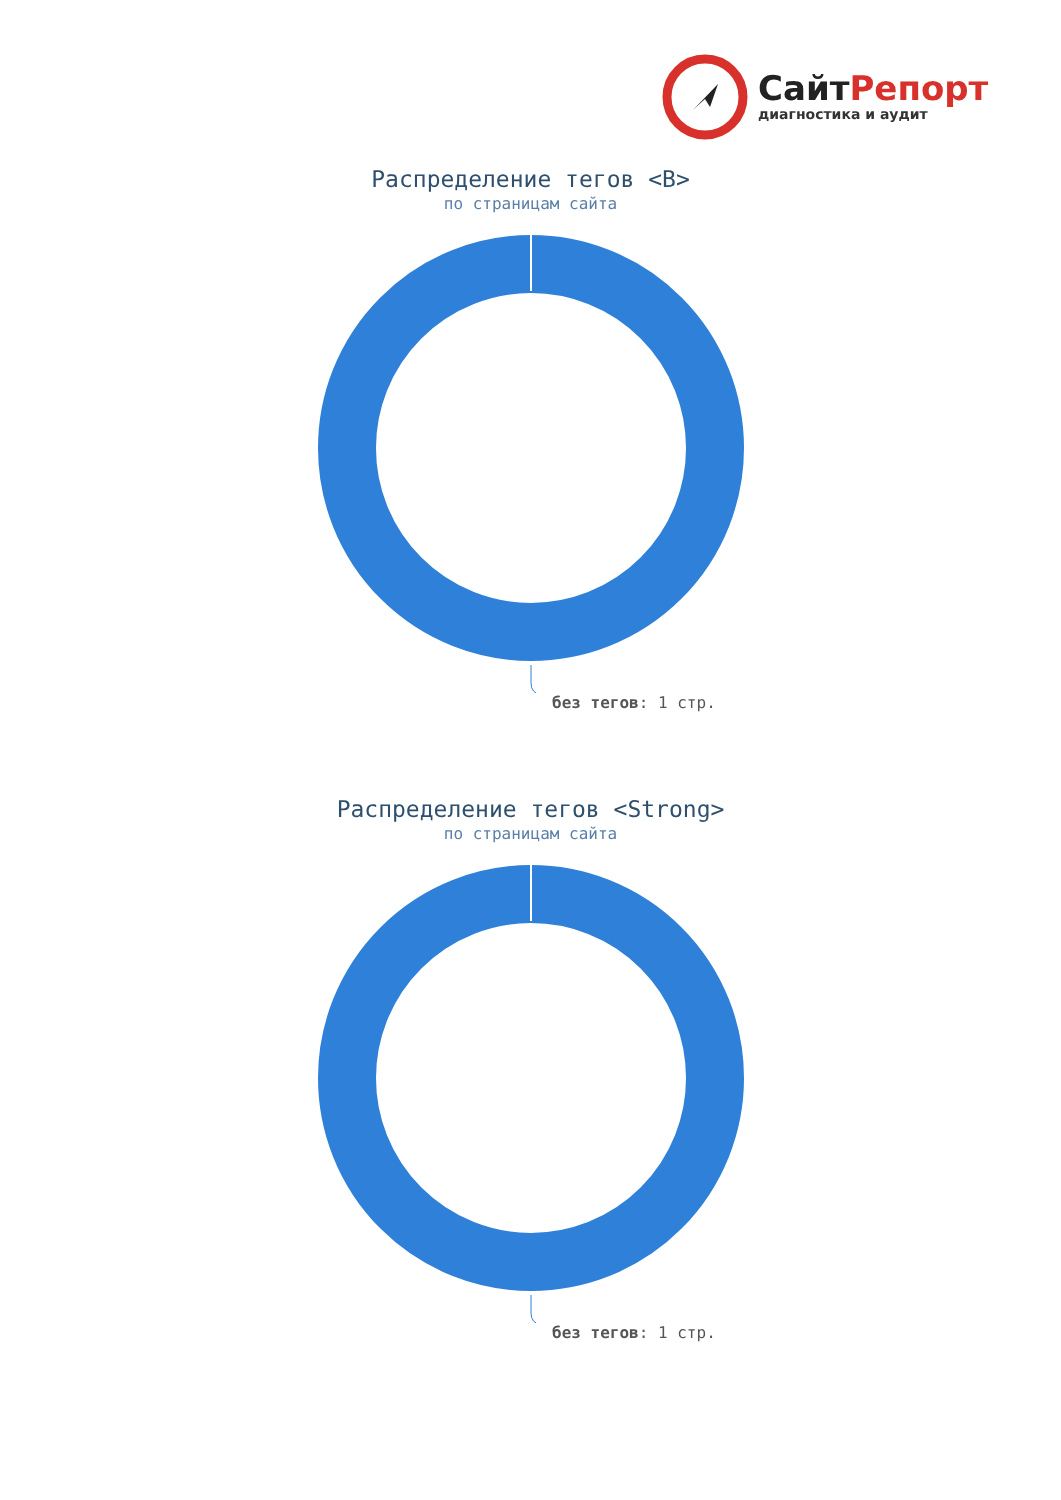СайтРепорт
диагностика и аудит
Распределение тегов <B>
по страницам сайта
без тегов: 1 стр.
Распределение тегов <Strong>
по страницам сайта
без тегов: 1 стр.